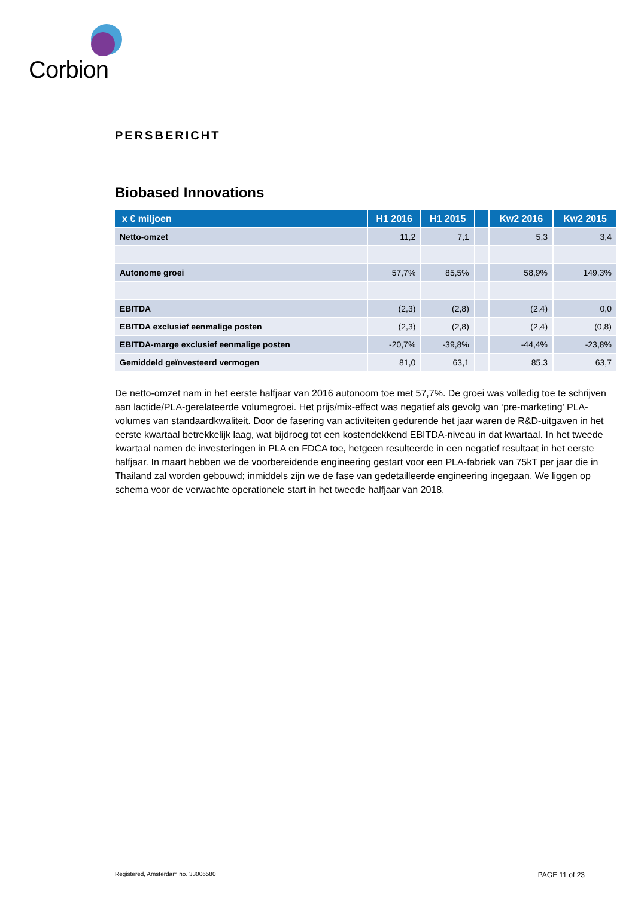Corbion
PERSBERICHT
Biobased Innovations
| x € miljoen | H1 2016 | H1 2015 | | Kw2 2016 | Kw2 2015 |
| --- | --- | --- | --- | --- | --- |
| Netto-omzet | 11,2 | 7,1 | | 5,3 | 3,4 |
| Autonome groei | 57,7% | 85,5% | | 58,9% | 149,3% |
| EBITDA | (2,3) | (2,8) | | (2,4) | 0,0 |
| EBITDA exclusief eenmalige posten | (2,3) | (2,8) | | (2,4) | (0,8) |
| EBITDA-marge exclusief eenmalige posten | -20,7% | -39,8% | | -44,4% | -23,8% |
| Gemiddeld geïnvesteerd vermogen | 81,0 | 63,1 | | 85,3 | 63,7 |
De netto-omzet nam in het eerste halfjaar van 2016 autonoom toe met 57,7%. De groei was volledig toe te schrijven aan lactide/PLA-gerelateerde volumegroei. Het prijs/mix-effect was negatief als gevolg van ‘pre-marketing’ PLA-volumes van standaardkwaliteit. Door de fasering van activiteiten gedurende het jaar waren de R&D-uitgaven in het eerste kwartaal betrekkelijk laag, wat bijdroeg tot een kostendekkend EBITDA-niveau in dat kwartaal. In het tweede kwartaal namen de investeringen in PLA en FDCA toe, hetgeen resulteerde in een negatief resultaat in het eerste halfjaar. In maart hebben we de voorbereidende engineering gestart voor een PLA-fabriek van 75kT per jaar die in Thailand zal worden gebouwd; inmiddels zijn we de fase van gedetailleerde engineering ingegaan. We liggen op schema voor de verwachte operationele start in het tweede halfjaar van 2018.
Registered, Amsterdam no. 33006580 PAGE 11 of 23